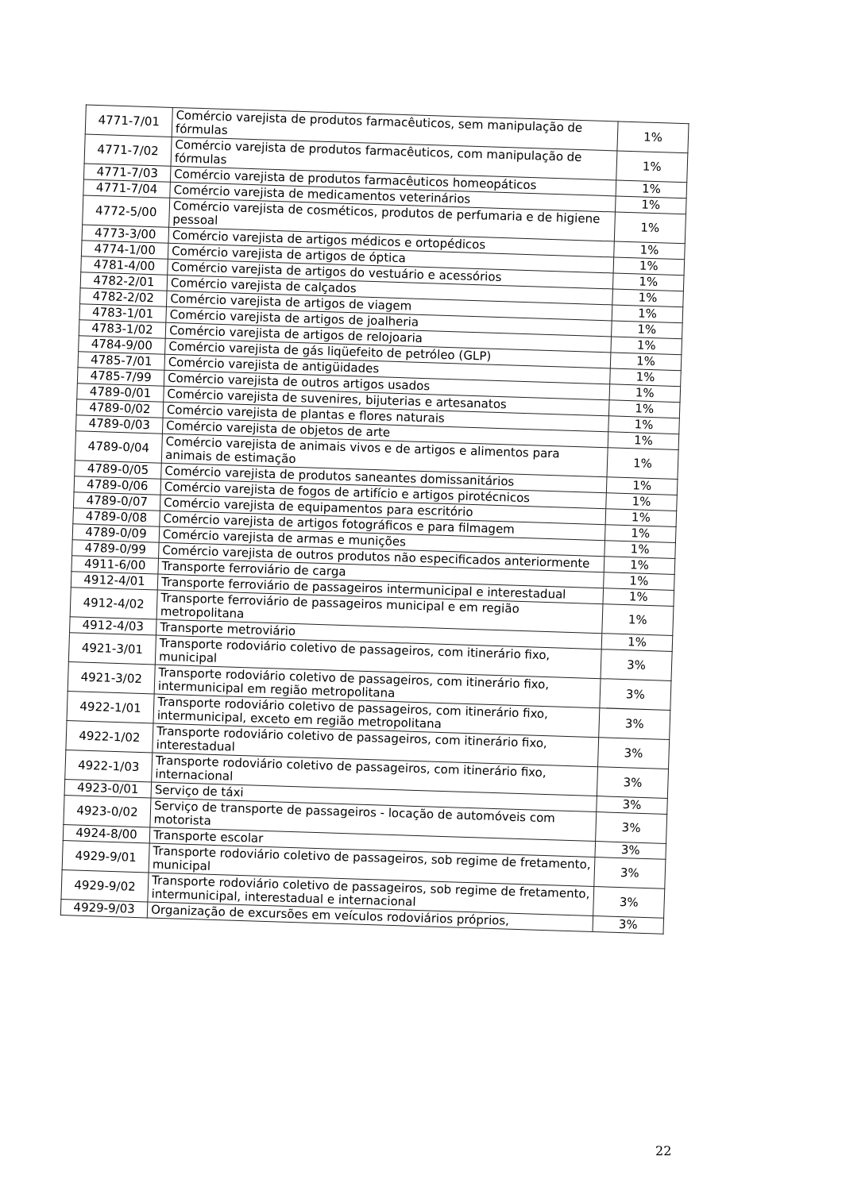| 4771-7/01 | Comércio varejista de produtos farmacêuticos, sem manipulação de fórmulas | 1% |
| 4771-7/02 | Comércio varejista de produtos farmacêuticos, com manipulação de fórmulas | 1% |
| 4771-7/03 | Comércio varejista de produtos farmacêuticos homeopáticos | 1% |
| 4771-7/04 | Comércio varejista de medicamentos veterinários | 1% |
| 4772-5/00 | Comércio varejista de cosméticos, produtos de perfumaria e de higiene pessoal | 1% |
| 4773-3/00 | Comércio varejista de artigos médicos e ortopédicos | 1% |
| 4774-1/00 | Comércio varejista de artigos de óptica | 1% |
| 4781-4/00 | Comércio varejista de artigos do vestuário e acessórios | 1% |
| 4782-2/01 | Comércio varejista de calçados | 1% |
| 4782-2/02 | Comércio varejista de artigos de viagem | 1% |
| 4783-1/01 | Comércio varejista de artigos de joalheria | 1% |
| 4783-1/02 | Comércio varejista de artigos de relojoaria | 1% |
| 4784-9/00 | Comércio varejista de gás liqüefeito de petróleo (GLP) | 1% |
| 4785-7/01 | Comércio varejista de antigüidades | 1% |
| 4785-7/99 | Comércio varejista de outros artigos usados | 1% |
| 4789-0/01 | Comércio varejista de suvenires, bijuterias e artesanatos | 1% |
| 4789-0/02 | Comércio varejista de plantas e flores naturais | 1% |
| 4789-0/03 | Comércio varejista de objetos de arte | 1% |
| 4789-0/04 | Comércio varejista de animais vivos e de artigos e alimentos para animais de estimação | 1% |
| 4789-0/05 | Comércio varejista de produtos saneantes domissanitários | 1% |
| 4789-0/06 | Comércio varejista de fogos de artifício e artigos pirotécnicos | 1% |
| 4789-0/07 | Comércio varejista de equipamentos para escritório | 1% |
| 4789-0/08 | Comércio varejista de artigos fotográficos e para filmagem | 1% |
| 4789-0/09 | Comércio varejista de armas e munições | 1% |
| 4789-0/99 | Comércio varejista de outros produtos não especificados anteriormente | 1% |
| 4911-6/00 | Transporte ferroviário de carga | 1% |
| 4912-4/01 | Transporte ferroviário de passageiros intermunicipal e interestadual | 1% |
| 4912-4/02 | Transporte ferroviário de passageiros municipal e em região metropolitana | 1% |
| 4912-4/03 | Transporte metroviário | 1% |
| 4921-3/01 | Transporte rodoviário coletivo de passageiros, com itinerário fixo, municipal | 3% |
| 4921-3/02 | Transporte rodoviário coletivo de passageiros, com itinerário fixo, intermunicipal em região metropolitana | 3% |
| 4922-1/01 | Transporte rodoviário coletivo de passageiros, com itinerário fixo, intermunicipal, exceto em região metropolitana | 3% |
| 4922-1/02 | Transporte rodoviário coletivo de passageiros, com itinerário fixo, interestadual | 3% |
| 4922-1/03 | Transporte rodoviário coletivo de passageiros, com itinerário fixo, internacional | 3% |
| 4923-0/01 | Serviço de táxi | 3% |
| 4923-0/02 | Serviço de transporte de passageiros - locação de automóveis com motorista | 3% |
| 4924-8/00 | Transporte escolar | 3% |
| 4929-9/01 | Transporte rodoviário coletivo de passageiros, sob regime de fretamento, municipal | 3% |
| 4929-9/02 | Transporte rodoviário coletivo de passageiros, sob regime de fretamento, intermunicipal, interestadual e internacional | 3% |
| 4929-9/03 | Organização de excursões em veículos rodoviários próprios, | 3% |
22